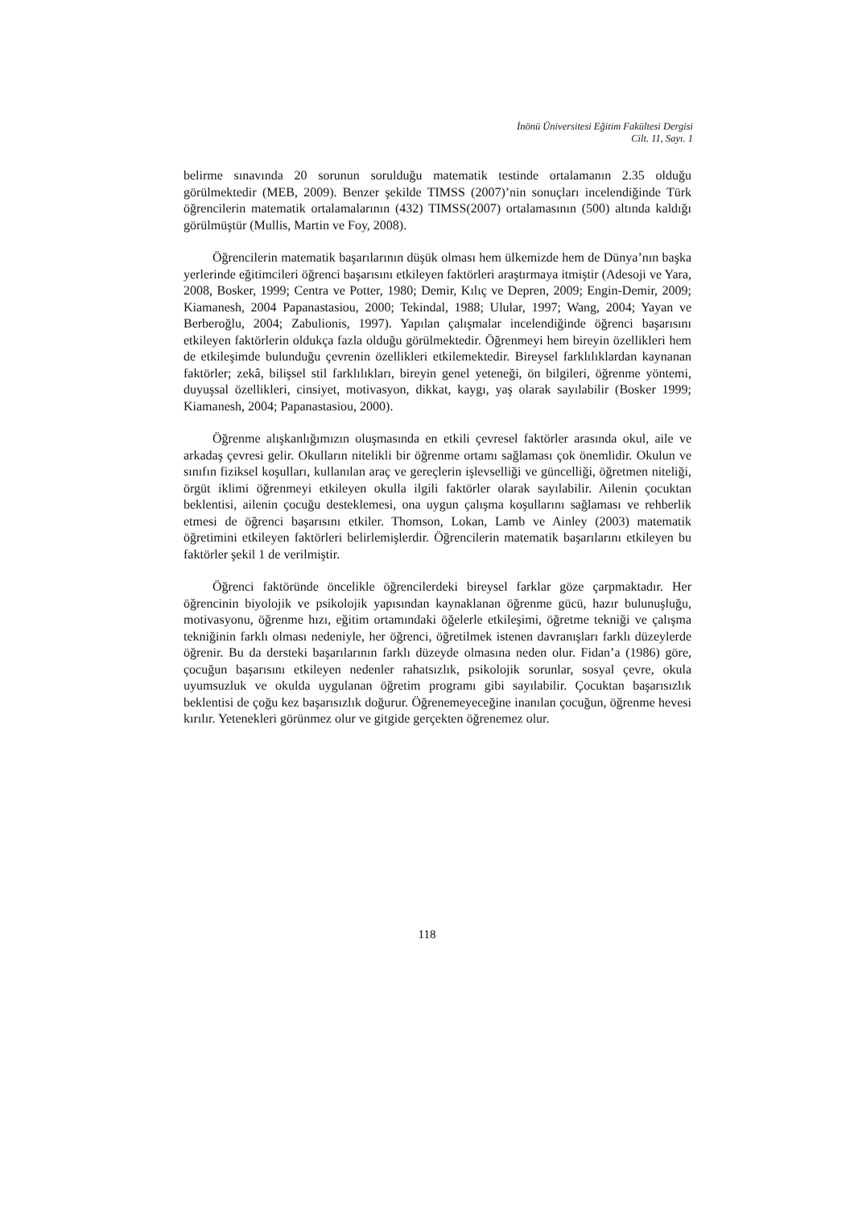İnönü Üniversitesi Eğitim Fakültesi Dergisi
Cilt. 11, Sayı. 1
belirme sınavında 20 sorunun sorulduğu matematik testinde ortalamanın 2.35 olduğu görülmektedir (MEB, 2009). Benzer şekilde TIMSS (2007)’nin sonuçları incelendiğinde Türk öğrencilerin matematik ortalamalarının (432) TIMSS(2007) ortalamasının (500) altında kaldığı görülmüştür (Mullis, Martin ve Foy, 2008).
Öğrencilerin matematik başarılarının düşük olması hem ülkemizde hem de Dünya’nın başka yerlerinde eğitimcileri öğrenci başarısını etkileyen faktörleri araştırmaya itmiştir (Adesoji ve Yara, 2008, Bosker, 1999; Centra ve Potter, 1980; Demir, Kılıç ve Depren, 2009; Engin-Demir, 2009; Kiamanesh, 2004 Papanastasiou, 2000; Tekindal, 1988; Ulular, 1997; Wang, 2004; Yayan ve Berberoğlu, 2004; Zabulionis, 1997). Yapılan çalışmalar incelendiğinde öğrenci başarısını etkileyen faktörlerin oldukça fazla olduğu görülmektedir. Öğrenmeyi hem bireyin özellikleri hem de etkileşimde bulunduğu çevrenin özellikleri etkilemektedir. Bireysel farklılıklardan kaynanan faktörler; zekâ, bilişsel stil farklılıkları, bireyin genel yeteneği, ön bilgileri, öğrenme yöntemi, duyuşsal özellikleri, cinsiyet, motivasyon, dikkat, kaygı, yaş olarak sayılabilir (Bosker 1999; Kiamanesh, 2004; Papanastasiou, 2000).
Öğrenme alışkanlığımızın oluşmasında en etkili çevresel faktörler arasında okul, aile ve arkadaş çevresi gelir. Okulların nitelikli bir öğrenme ortamı sağlaması çok önemlidir. Okulun ve sınıfın fiziksel koşulları, kullanılan araç ve gereçlerin işlevselliği ve güncelliği, öğretmen niteliği, örgüt iklimi öğrenmeyi etkileyen okulla ilgili faktörler olarak sayılabilir. Ailenin çocuktan beklentisi, ailenin çocuğu desteklemesi, ona uygun çalışma koşullarını sağlaması ve rehberlik etmesi de öğrenci başarısını etkiler. Thomson, Lokan, Lamb ve Ainley (2003) matematik öğretimini etkileyen faktörleri belirlemişlerdir. Öğrencilerin matematik başarılarını etkileyen bu faktörler şekil 1 de verilmiştir.
Öğrenci faktöründe öncelikle öğrencilerdeki bireysel farklar göze çarpmaktadır. Her öğrencinin biyolojik ve psikolojik yapısından kaynaklanan öğrenme gücü, hazır bulunuşluğu, motivasyonu, öğrenme hızı, eğitim ortamındaki öğelerle etkileşimi, öğretme tekniği ve çalışma tekniğinin farklı olması nedeniyle, her öğrenci, öğretilmek istenen davranışları farklı düzeylerde öğrenir. Bu da dersteki başarılarının farklı düzeyde olmasına neden olur. Fidan’a (1986) göre, çocuğun başarısını etkileyen nedenler rahatsızlık, psikolojik sorunlar, sosyal çevre, okula uyumsuzluk ve okulda uygulanan öğretim programı gibi sayılabilir. Çocuktan başarısızlık beklentisi de çoğu kez başarısızlık doğurur. Öğrenemeyeceğine inanılan çocuğun, öğrenme hevesi kırılır. Yetenekleri görünmez olur ve gitgide gerçekten öğrenemez olur.
118